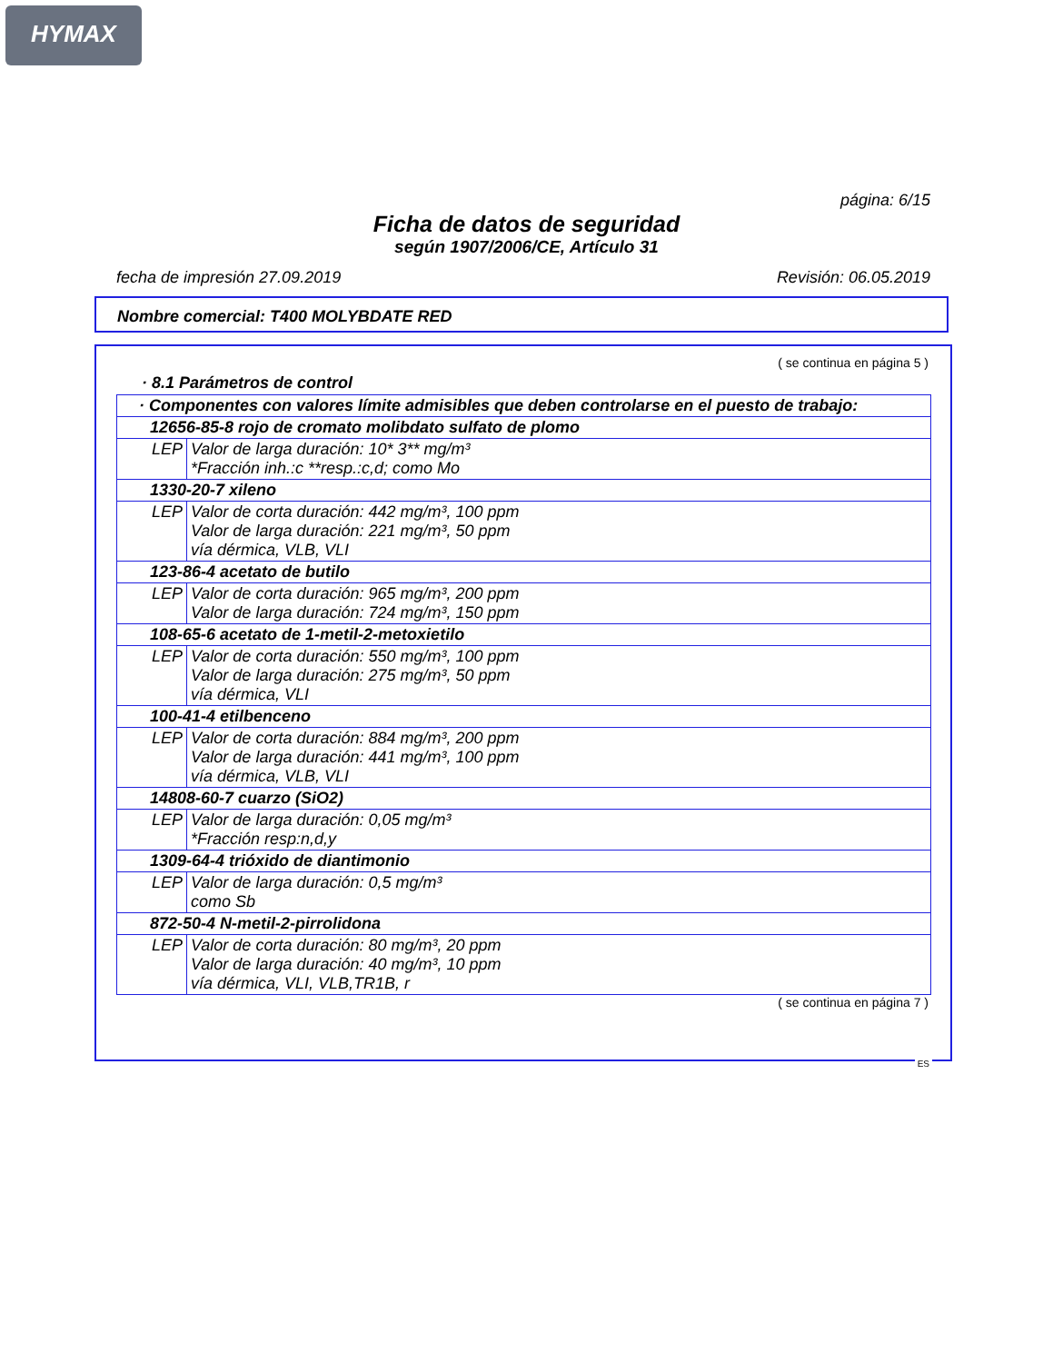HYMAX
página: 6/15
Ficha de datos de seguridad
según 1907/2006/CE, Artículo 31
fecha de impresión 27.09.2019 Revisión: 06.05.2019
Nombre comercial: T400 MOLYBDATE RED
( se continua en página 5 )
· 8.1 Parámetros de control
| · Componentes con valores límite admisibles que deben controlarse en el puesto de trabajo: | |
| --- | --- |
| 12656-85-8 rojo de cromato molibdato sulfato de plomo | |
| LEP | Valor de larga duración: 10* 3** mg/m³ *Fracción inh.:c **resp.:c,d; como Mo |
| 1330-20-7 xileno | |
| LEP | Valor de corta duración: 442 mg/m³, 100 ppm Valor de larga duración: 221 mg/m³, 50 ppm vía dérmica, VLB, VLI |
| 123-86-4 acetato de butilo | |
| LEP | Valor de corta duración: 965 mg/m³, 200 ppm Valor de larga duración: 724 mg/m³, 150 ppm |
| 108-65-6 acetato de 1-metil-2-metoxietilo | |
| LEP | Valor de corta duración: 550 mg/m³, 100 ppm Valor de larga duración: 275 mg/m³, 50 ppm vía dérmica, VLI |
| 100-41-4 etilbenceno | |
| LEP | Valor de corta duración: 884 mg/m³, 200 ppm Valor de larga duración: 441 mg/m³, 100 ppm vía dérmica, VLB, VLI |
| 14808-60-7 cuarzo (SiO2) | |
| LEP | Valor de larga duración: 0,05 mg/m³ *Fracción resp:n,d,y |
| 1309-64-4 trióxido de diantimonio | |
| LEP | Valor de larga duración: 0,5 mg/m³ como Sb |
| 872-50-4 N-metil-2-pirrolidona | |
| LEP | Valor de corta duración: 80 mg/m³, 20 ppm Valor de larga duración: 40 mg/m³, 10 ppm vía dérmica, VLI, VLB,TR1B, r |
( se continua en página 7 )
ES